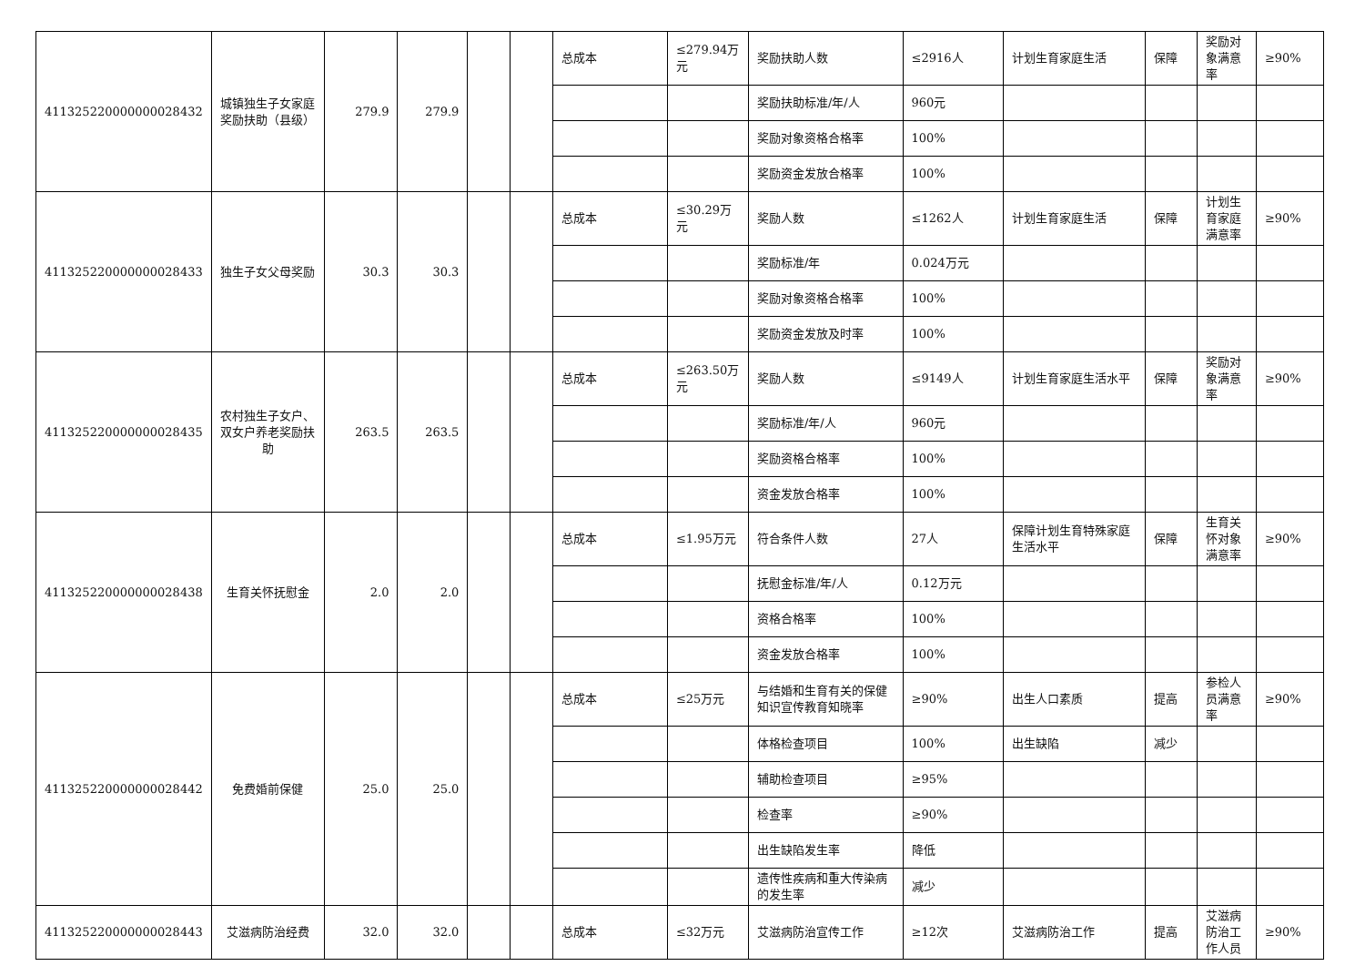| 411325220000000028432 | 城镇独生子女家庭奖励扶助（县级） | 279.9 | 279.9 | | | 总成本 | ≤279.94万元 | 奖励扶助人数 | ≤2916人 | 计划生育家庭生活 | 保障 | 奖励对象满意率 | ≥90% |
| | | | | | | | | 奖励扶助标准/年/人 | 960元 | | | | |
| | | | | | | | | 奖励对象资格合格率 | 100% | | | | |
| | | | | | | | | 奖励资金发放合格率 | 100% | | | | |
| 411325220000000028433 | 独生子女父母奖励 | 30.3 | 30.3 | | | 总成本 | ≤30.29万元 | 奖励人数 | ≤1262人 | 计划生育家庭生活 | 保障 | 计划生育家庭满意率 | ≥90% |
| | | | | | | | | 奖励标准/年 | 0.024万元 | | | | |
| | | | | | | | | 奖励对象资格合格率 | 100% | | | | |
| | | | | | | | | 奖励资金发放及时率 | 100% | | | | |
| 411325220000000028435 | 农村独生子女户、双女户养老奖励扶助 | 263.5 | 263.5 | | | 总成本 | ≤263.50万元 | 奖励人数 | ≤9149人 | 计划生育家庭生活水平 | 保障 | 奖励对象满意率 | ≥90% |
| | | | | | | | | 奖励标准/年/人 | 960元 | | | | |
| | | | | | | | | 奖励资格合格率 | 100% | | | | |
| | | | | | | | | 资金发放合格率 | 100% | | | | |
| 411325220000000028438 | 生育关怀抚慰金 | 2.0 | 2.0 | | | 总成本 | ≤1.95万元 | 符合条件人数 | 27人 | 保障计划生育特殊家庭生活水平 | 保障 | 生育关怀对象满意率 | ≥90% |
| | | | | | | | | 抚慰金标准/年/人 | 0.12万元 | | | | |
| | | | | | | | | 资格合格率 | 100% | | | | |
| | | | | | | | | 资金发放合格率 | 100% | | | | |
| 411325220000000028442 | 免费婚前保健 | 25.0 | 25.0 | | | 总成本 | ≤25万元 | 与结婚和生育有关的保健知识宣传教育知晓率 | ≥90% | 出生人口素质 | 提高 | 参检人员满意率 | ≥90% |
| | | | | | | | | 体格检查项目 | 100% | 出生缺陷 | 减少 | | |
| | | | | | | | | 辅助检查项目 | ≥95% | | | | |
| | | | | | | | | 检查率 | ≥90% | | | | |
| | | | | | | | | 出生缺陷发生率 | 降低 | | | | |
| | | | | | | | | 遗传性疾病和重大传染病的发生率 | 减少 | | | | |
| 411325220000000028443 | 艾滋病防治经费 | 32.0 | 32.0 | | | 总成本 | ≤32万元 | 艾滋病防治宣传工作 | ≥12次 | 艾滋病防治工作 | 提高 | 艾滋病防治工作人员 | ≥90% |